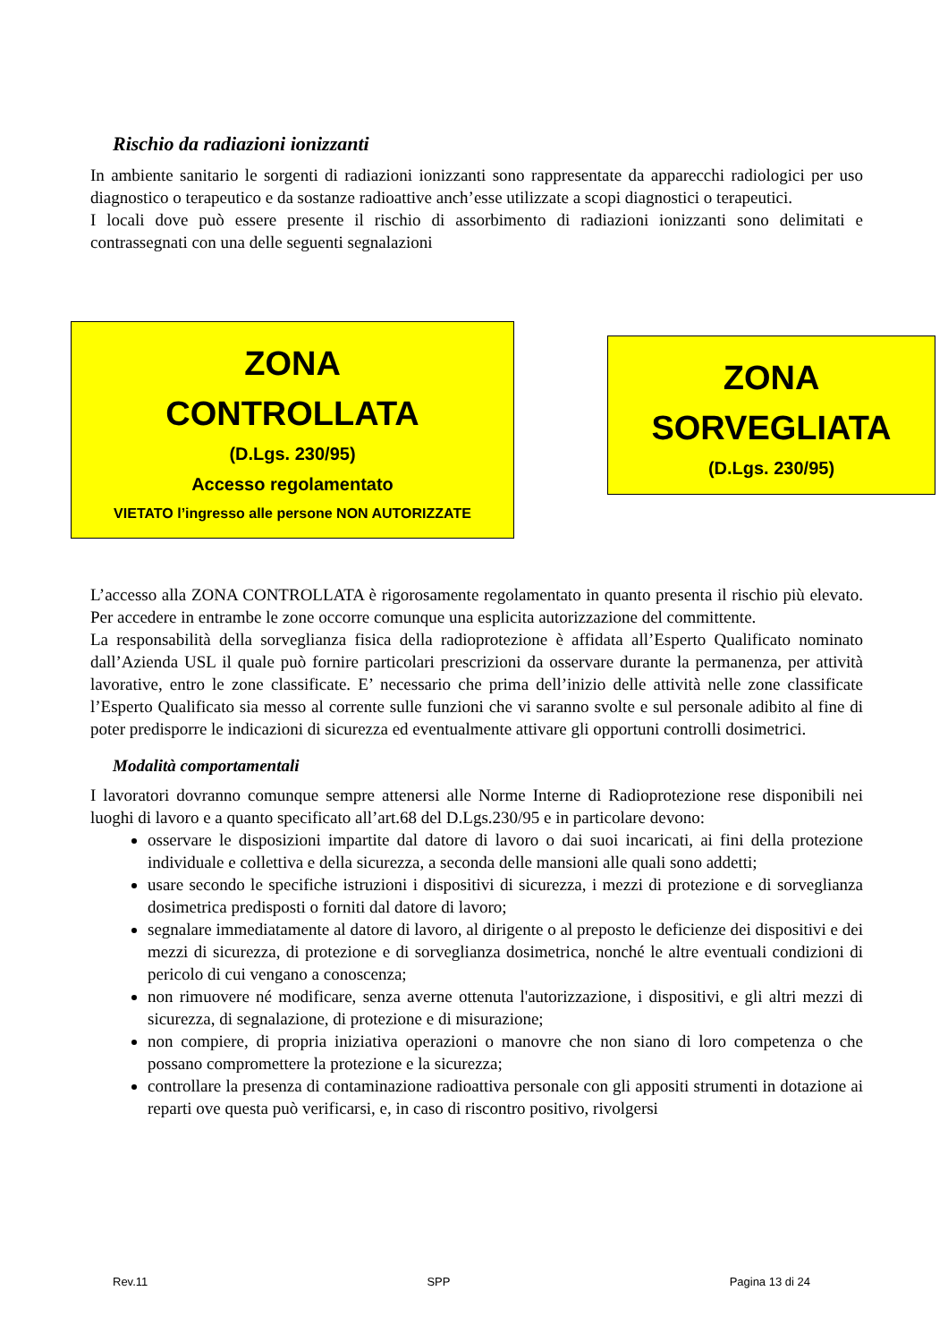Rischio da radiazioni ionizzanti
In ambiente sanitario le sorgenti di radiazioni ionizzanti sono rappresentate da apparecchi radiologici per uso diagnostico o terapeutico e da sostanze radioattive anch’esse utilizzate a scopi diagnostici o terapeutici.
I locali dove può essere presente il rischio di assorbimento di radiazioni ionizzanti sono delimitati e contrassegnati con una delle seguenti segnalazioni
ZONA
CONTROLLATA
(D.Lgs. 230/95)
Accesso regolamentato
VIETATO l’ingresso alle persone NON AUTORIZZATE
ZONA
SORVEGLIATA
(D.Lgs. 230/95)
L’accesso alla ZONA CONTROLLATA è rigorosamente regolamentato in quanto presenta il rischio più elevato. Per accedere in entrambe le zone occorre comunque una esplicita autorizzazione del committente.
La responsabilità della sorveglianza fisica della radioprotezione è affidata all’Esperto Qualificato nominato dall’Azienda USL il quale può fornire particolari prescrizioni da osservare durante la permanenza, per attività lavorative, entro le zone classificate. E’ necessario che prima dell’inizio delle attività nelle zone classificate l’Esperto Qualificato sia messo al corrente sulle funzioni che vi saranno svolte e sul personale adibito al fine di poter predisporre le indicazioni di sicurezza ed eventualmente attivare gli opportuni controlli dosimetrici.
Modalità comportamentali
I lavoratori dovranno comunque sempre attenersi alle Norme Interne di Radioprotezione rese disponibili nei luoghi di lavoro e a quanto specificato all’art.68 del D.Lgs.230/95 e in particolare devono:
osservare le disposizioni impartite dal datore di lavoro o dai suoi incaricati, ai fini della protezione individuale e collettiva e della sicurezza, a seconda delle mansioni alle quali sono addetti;
usare secondo le specifiche istruzioni i dispositivi di sicurezza, i mezzi di protezione e di sorveglianza dosimetrica predisposti o forniti dal datore di lavoro;
segnalare immediatamente al datore di lavoro, al dirigente o al preposto le deficienze dei dispositivi e dei mezzi di sicurezza, di protezione e di sorveglianza dosimetrica, nonché le altre eventuali condizioni di pericolo di cui vengano a conoscenza;
non rimuovere né modificare, senza averne ottenuta l'autorizzazione, i dispositivi, e gli altri mezzi di sicurezza, di segnalazione, di protezione e di misurazione;
non compiere, di propria iniziativa operazioni o manovre che non siano di loro competenza o che possano compromettere la protezione e la sicurezza;
controllare la presenza di contaminazione radioattiva personale con gli appositi strumenti in dotazione ai reparti ove questa può verificarsi, e, in caso di riscontro positivo, rivolgersi
Rev.11 SPP Pagina 13 di 24